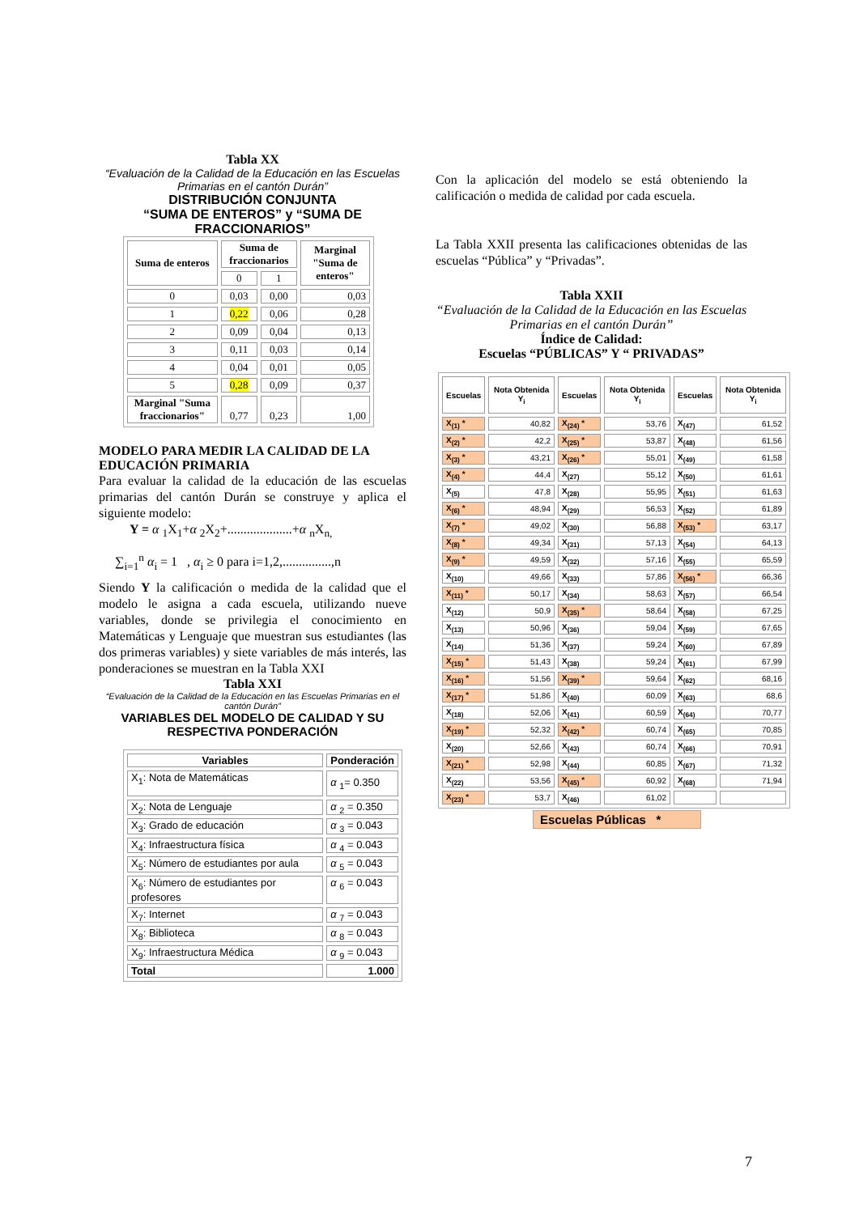Tabla XX
“Evaluación de la Calidad de la Educación en las Escuelas Primarias en el cantón Durán”
DISTRIBUCIÓN CONJUNTA
“SUMA DE ENTEROS” y “SUMA DE FRACCIONARIOS”
| Suma de enteros | Suma de fraccionarios | | Marginal "Suma de enteros" |
| --- | --- | --- | --- |
| | 0 | 1 | |
| 0 | 0,03 | 0,00 | 0,03 |
| 1 | 0,22 | 0,06 | 0,28 |
| 2 | 0,09 | 0,04 | 0,13 |
| 3 | 0,11 | 0,03 | 0,14 |
| 4 | 0,04 | 0,01 | 0,05 |
| 5 | 0,28 | 0,09 | 0,37 |
| Marginal "Suma fraccionarios" | 0,77 | 0,23 | 1,00 |
MODELO PARA MEDIR LA CALIDAD DE LA EDUCACIÓN PRIMARIA
Para evaluar la calidad de la educación de las escuelas primarias del cantón Durán se construye y aplica el siguiente modelo:
Y = α <sub>1</sub>X<sub>1</sub>+α <sub>2</sub>X<sub>2</sub>+....................+α <sub>n</sub>X<sub>n,</sub>
∑<sub>i=1</sub><sup>n</sup> α<sub>i</sub> = 1 , α<sub>i</sub> ≥ 0 para i=1,2,...............,n
Siendo Y la calificación o medida de la calidad que el modelo le asigna a cada escuela, utilizando nueve variables, donde se privilegia el conocimiento en Matemáticas y Lenguaje que muestran sus estudiantes (las dos primeras variables) y siete variables de más interés, las ponderaciones se muestran en la Tabla XXI
Tabla XXI
“Evaluación de la Calidad de la Educación en las Escuelas Primarias en el cantón Durán”
VARIABLES DEL MODELO DE CALIDAD Y SU RESPECTIVA PONDERACIÓN
| Variables | Ponderación |
| --- | --- |
| X<sub>1</sub>: Nota de Matemáticas | α <sub>1</sub>= 0.350 |
| X<sub>2</sub>: Nota de Lenguaje | α <sub>2</sub> = 0.350 |
| X<sub>3</sub>: Grado de educación | α <sub>3</sub> = 0.043 |
| X<sub>4</sub>: Infraestructura física | α <sub>4</sub> = 0.043 |
| X<sub>5</sub>: Número de estudiantes por aula | α <sub>5</sub> = 0.043 |
| X<sub>6</sub>: Número de estudiantes por profesores | α <sub>6</sub> = 0.043 |
| X<sub>7</sub>: Internet | α <sub>7</sub> = 0.043 |
| X<sub>8</sub>: Biblioteca | α <sub>8</sub> = 0.043 |
| X<sub>9</sub>: Infraestructura Médica | α <sub>9</sub> = 0.043 |
| Total | 1.000 |
Con la aplicación del modelo se está obteniendo la calificación o medida de calidad por cada escuela.
La Tabla XXII presenta las calificaciones obtenidas de las escuelas “Pública” y “Privadas”.
Tabla XXII
“Evaluación de la Calidad de la Educación en las Escuelas Primarias en el cantón Durán”
Índice de Calidad:
Escuelas “PÚBLICAS” Y “ PRIVADAS”
| Escuelas | Nota Obtenida Y<sub>i</sub> | Escuelas | Nota Obtenida Y<sub>i</sub> | Escuelas | Nota Obtenida Y<sub>i</sub> |
| --- | --- | --- | --- | --- | --- |
| X<sub>(1)</sub> * | 40,82 | X<sub>(24)</sub> * | 53,76 | X<sub>(47)</sub> | 61,52 |
| X<sub>(2)</sub> * | 42,2 | X<sub>(25)</sub> * | 53,87 | X<sub>(48)</sub> | 61,56 |
| X<sub>(3)</sub> * | 43,21 | X<sub>(26)</sub> * | 55,01 | X<sub>(49)</sub> | 61,58 |
| X<sub>(4)</sub> * | 44,4 | X<sub>(27)</sub> | 55,12 | X<sub>(50)</sub> | 61,61 |
| X<sub>(5)</sub> | 47,8 | X<sub>(28)</sub> | 55,95 | X<sub>(51)</sub> | 61,63 |
| X<sub>(6)</sub> * | 48,94 | X<sub>(29)</sub> | 56,53 | X<sub>(52)</sub> | 61,89 |
| X<sub>(7)</sub> * | 49,02 | X<sub>(30)</sub> | 56,88 | X<sub>(53)</sub> * | 63,17 |
| X<sub>(8)</sub> * | 49,34 | X<sub>(31)</sub> | 57,13 | X<sub>(54)</sub> | 64,13 |
| X<sub>(9)</sub> * | 49,59 | X<sub>(32)</sub> | 57,16 | X<sub>(55)</sub> | 65,59 |
| X<sub>(10)</sub> | 49,66 | X<sub>(33)</sub> | 57,86 | X<sub>(56)</sub> * | 66,36 |
| X<sub>(11)</sub> * | 50,17 | X<sub>(34)</sub> | 58,63 | X<sub>(57)</sub> | 66,54 |
| X<sub>(12)</sub> | 50,9 | X<sub>(35)</sub> * | 58,64 | X<sub>(58)</sub> | 67,25 |
| X<sub>(13)</sub> | 50,96 | X<sub>(36)</sub> | 59,04 | X<sub>(59)</sub> | 67,65 |
| X<sub>(14)</sub> | 51,36 | X<sub>(37)</sub> | 59,24 | X<sub>(60)</sub> | 67,89 |
| X<sub>(15)</sub> * | 51,43 | X<sub>(38)</sub> | 59,24 | X<sub>(61)</sub> | 67,99 |
| X<sub>(16)</sub> * | 51,56 | X<sub>(39)</sub> * | 59,64 | X<sub>(62)</sub> | 68,16 |
| X<sub>(17)</sub> * | 51,86 | X<sub>(40)</sub> | 60,09 | X<sub>(63)</sub> | 68,6 |
| X<sub>(18)</sub> | 52,06 | X<sub>(41)</sub> | 60,59 | X<sub>(64)</sub> | 70,77 |
| X<sub>(19)</sub> * | 52,32 | X<sub>(42)</sub> * | 60,74 | X<sub>(65)</sub> | 70,85 |
| X<sub>(20)</sub> | 52,66 | X<sub>(43)</sub> | 60,74 | X<sub>(66)</sub> | 70,91 |
| X<sub>(21)</sub> * | 52,98 | X<sub>(44)</sub> | 60,85 | X<sub>(67)</sub> | 71,32 |
| X<sub>(22)</sub> | 53,56 | X<sub>(45)</sub> * | 60,92 | X<sub>(68)</sub> | 71,94 |
| X<sub>(23)</sub> * | 53,7 | X<sub>(46)</sub> | 61,02 | | |
Escuelas Públicas *
7